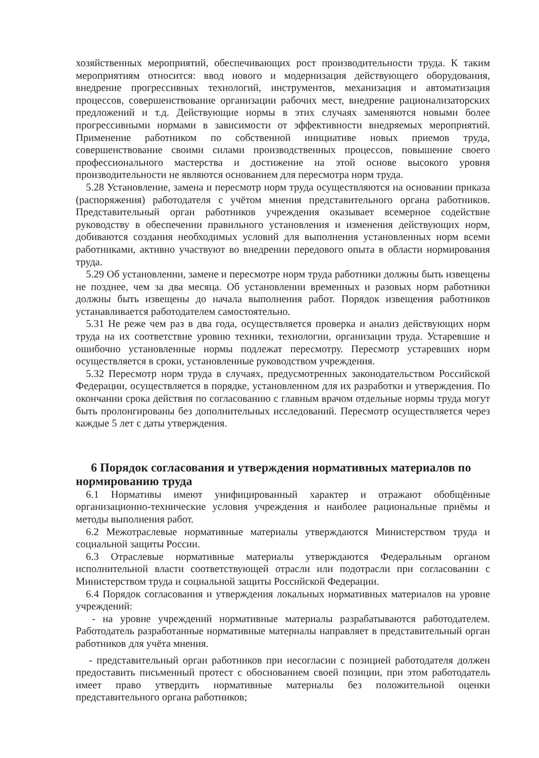хозяйственных мероприятий, обеспечивающих рост производительности труда. К таким мероприятиям относится: ввод нового и модернизация действующего оборудования, внедрение прогрессивных технологий, инструментов, механизация и автоматизация процессов, совершенствование организации рабочих мест, внедрение рационализаторских предложений и т.д. Действующие нормы в этих случаях заменяются новыми более прогрессивными нормами в зависимости от эффективности внедряемых мероприятий. Применение работником по собственной инициативе новых приемов труда, совершенствование своими силами производственных процессов, повышение своего профессионального мастерства и достижение на этой основе высокого уровня производительности не являются основанием для пересмотра норм труда.
5.28 Установление, замена и пересмотр норм труда осуществляются на основании приказа (распоряжения) работодателя с учётом мнения представительного органа работников. Представительный орган работников учреждения оказывает всемерное содействие руководству в обеспечении правильного установления и изменения действующих норм, добиваются создания необходимых условий для выполнения установленных норм всеми работниками, активно участвуют во внедрении передового опыта в области нормирования труда.
5.29 Об установлении, замене и пересмотре норм труда работники должны быть извещены не позднее, чем за два месяца. Об установлении временных и разовых норм работники должны быть извещены до начала выполнения работ. Порядок извещения работников устанавливается работодателем самостоятельно.
5.31 Не реже чем раз в два года, осуществляется проверка и анализ действующих норм труда на их соответствие уровню техники, технологии, организации труда. Устаревшие и ошибочно установленные нормы подлежат пересмотру. Пересмотр устаревших норм осуществляется в сроки, установленные руководством учреждения.
5.32 Пересмотр норм труда в случаях, предусмотренных законодательством Российской Федерации, осуществляется в порядке, установленном для их разработки и утверждения. По окончании срока действия по согласованию с главным врачом отдельные нормы труда могут быть пролонгированы без дополнительных исследований. Пересмотр осуществляется через каждые 5 лет с даты утверждения.
6 Порядок согласования и утверждения нормативных материалов по нормированию труда
6.1 Нормативы имеют унифицированный характер и отражают обобщённые организационно-технические условия учреждения и наиболее рациональные приёмы и методы выполнения работ.
6.2 Межотраслевые нормативные материалы утверждаются Министерством труда и социальной защиты России.
6.3 Отраслевые нормативные материалы утверждаются Федеральным органом исполнительной власти соответствующей отрасли или подотрасли при согласовании с Министерством труда и социальной защиты Российской Федерации.
6.4 Порядок согласования и утверждения локальных нормативных материалов на уровне учреждений:
- на уровне учреждений нормативные материалы разрабатываются работодателем. Работодатель разработанные нормативные материалы направляет в представительный орган работников для учёта мнения.
- представительный орган работников при несогласии с позицией работодателя должен предоставить письменный протест с обоснованием своей позиции, при этом работодатель имеет право утвердить нормативные материалы без положительной оценки представительного органа работников;